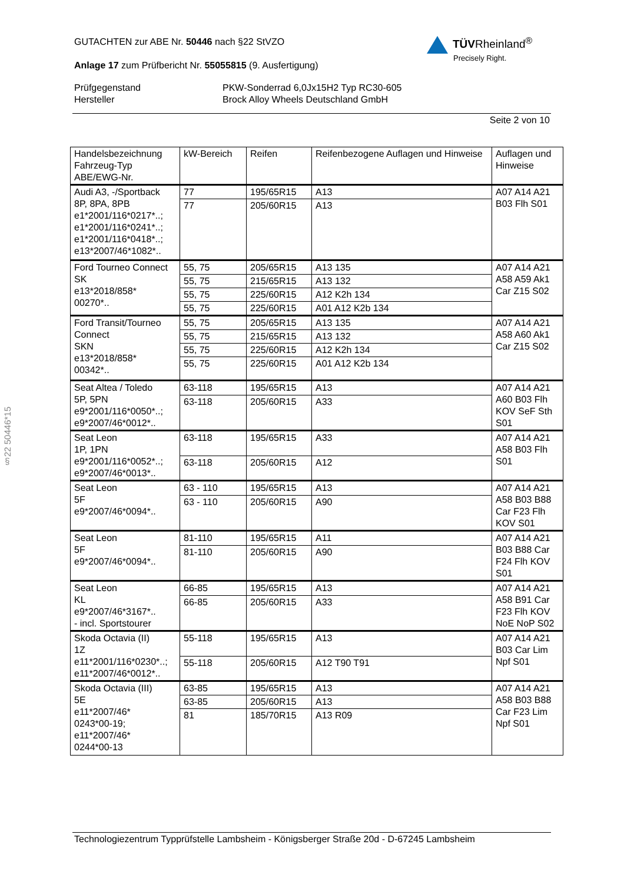GUTACHTEN zur ABE Nr. 50446 nach §22 StVZO
Anlage 17 zum Prüfbericht Nr. 55055815 (9. Ausfertigung)
Prüfgegenstand PKW-Sonderrad 6,0Jx15H2 Typ RC30-605
Hersteller Brock Alloy Wheels Deutschland GmbH
Seite 2 von 10
TÜVRheinland<sup>®</sup>
Precisely Right.
§22 50446*15
| Handelsbezeichnung Fahrzeug-Typ ABE/EWG-Nr. | kW-Bereich | Reifen | Reifenbezogene Auflagen und Hinweise | Auflagen und Hinweise |
| --- | --- | --- | --- | --- |
| Audi A3, -/Sportback 8P, 8PA, 8PB e1*2001/116*0217*..; e1*2001/116*0241*..; e1*2001/116*0418*..; e13*2007/46*1082*.. | 77 | 195/65R15 | A13 | A07 A14 A21 B03 Flh S01 |
| | 77 | 205/60R15 | A13 | |
| Ford Tourneo Connect SK e13*2018/858* 00270*.. | 55, 75 | 205/65R15 | A13 135 | A07 A14 A21 A58 A59 Ak1 Car Z15 S02 |
| | 55, 75 | 215/65R15 | A13 132 | |
| | 55, 75 | 225/60R15 | A12 K2h 134 | |
| | 55, 75 | 225/60R15 | A01 A12 K2b 134 | |
| Ford Transit/Tourneo Connect SKN e13*2018/858* 00342*.. | 55, 75 | 205/65R15 | A13 135 | A07 A14 A21 A58 A60 Ak1 Car Z15 S02 |
| | 55, 75 | 215/65R15 | A13 132 | |
| | 55, 75 | 225/60R15 | A12 K2h 134 | |
| | 55, 75 | 225/60R15 | A01 A12 K2b 134 | |
| Seat Altea / Toledo 5P, 5PN e9*2001/116*0050*..; e9*2007/46*0012*.. | 63-118 | 195/65R15 | A13 | A07 A14 A21 A60 B03 Flh KOV SeF Sth S01 |
| | 63-118 | 205/60R15 | A33 | |
| Seat Leon 1P, 1PN e9*2001/116*0052*..; e9*2007/46*0013*.. | 63-118 | 195/65R15 | A33 | A07 A14 A21 A58 B03 Flh S01 |
| | 63-118 | 205/60R15 | A12 | |
| Seat Leon 5F e9*2007/46*0094*.. | 63 - 110 | 195/65R15 | A13 | A07 A14 A21 A58 B03 B88 Car F23 Flh KOV S01 |
| | 63 - 110 | 205/60R15 | A90 | |
| Seat Leon 5F e9*2007/46*0094*.. | 81-110 | 195/65R15 | A11 | A07 A14 A21 B03 B88 Car F24 Flh KOV S01 |
| | 81-110 | 205/60R15 | A90 | |
| Seat Leon KL e9*2007/46*3167*.. - incl. Sportstourer | 66-85 | 195/65R15 | A13 | A07 A14 A21 A58 B91 Car F23 Flh KOV NoE NoP S02 |
| | 66-85 | 205/60R15 | A33 | |
| Skoda Octavia (II) 1Z e11*2001/116*0230*..; e11*2007/46*0012*.. | 55-118 | 195/65R15 | A13 | A07 A14 A21 B03 Car Lim Npf S01 |
| | 55-118 | 205/60R15 | A12 T90 T91 | |
| Skoda Octavia (III) 5E e11*2007/46* 0243*00-19; e11*2007/46* 0244*00-13 | 63-85 | 195/65R15 | A13 | A07 A14 A21 A58 B03 B88 Car F23 Lim Npf S01 |
| | 63-85 | 205/60R15 | A13 | |
| | 81 | 185/70R15 | A13 R09 | |
Technologiezentrum Typprüfstelle Lambsheim - Königsberger Straße 20d - D-67245 Lambsheim